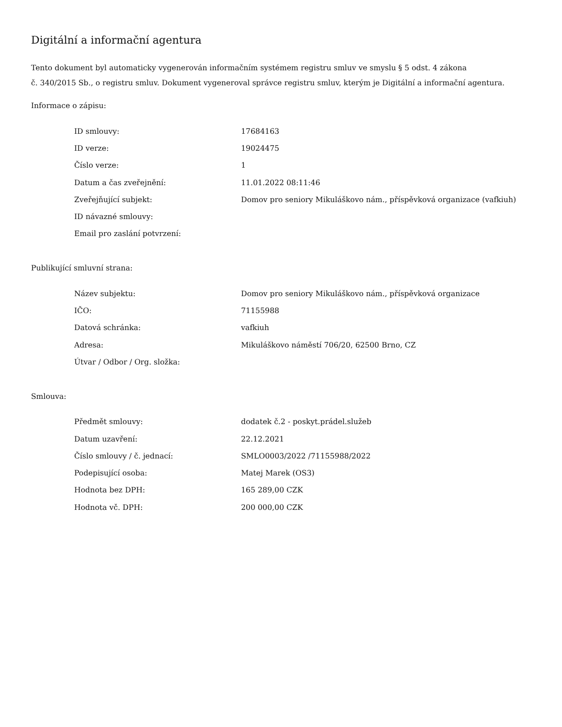Digitální a informační agentura
Tento dokument byl automaticky vygenerován informačním systémem registru smluv ve smyslu § 5 odst. 4 zákona
č. 340/2015 Sb., o registru smluv. Dokument vygeneroval správce registru smluv, kterým je Digitální a informační agentura.
Informace o zápisu:
| ID smlouvy: | 17684163 |
| ID verze: | 19024475 |
| Číslo verze: | 1 |
| Datum a čas zveřejnění: | 11.01.2022 08:11:46 |
| Zveřejňující subjekt: | Domov pro seniory Mikuláškovo nám., příspěvková organizace (vafkiuh) |
| ID návazné smlouvy: | |
| Email pro zaslání potvrzení: | |
Publikující smluvní strana:
| Název subjektu: | Domov pro seniory Mikuláškovo nám., příspěvková organizace |
| IČO: | 71155988 |
| Datová schránka: | vafkiuh |
| Adresa: | Mikuláškovo náměstí 706/20, 62500 Brno, CZ |
| Útvar / Odbor / Org. složka: | |
Smlouva:
| Předmět smlouvy: | dodatek č.2 - poskyt.prádel.služeb |
| Datum uzavření: | 22.12.2021 |
| Číslo smlouvy / č. jednací: | SMLO0003/2022 /71155988/2022 |
| Podepisující osoba: | Matej Marek (OS3) |
| Hodnota bez DPH: | 165 289,00 CZK |
| Hodnota vč. DPH: | 200 000,00 CZK |